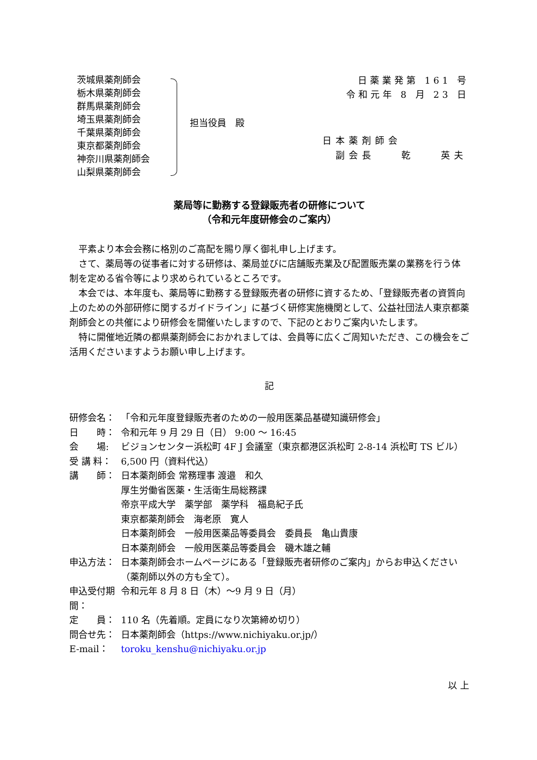茨城県薬剤師会
栃木県薬剤師会
群馬県薬剤師会
埼玉県薬剤師会
千葉県薬剤師会
東京都薬剤師会
神奈川県薬剤師会
山梨県薬剤師会
担当役員　殿
日薬業発第 161 号
令和元年 8 月 23 日
日本薬剤師会
　副会長　　乾　　英夫
薬局等に勤務する登録販売者の研修について
（令和元年度研修会のご案内）
平素より本会会務に格別のご高配を賜り厚く御礼申し上げます。
さて、薬局等の従事者に対する研修は、薬局並びに店舗販売業及び配置販売業の業務を行う体制を定める省令等により求められているところです。
本会では、本年度も、薬局等に勤務する登録販売者の研修に資するため、「登録販売者の資質向上のための外部研修に関するガイドライン」に基づく研修実施機関として、公益社団法人東京都薬剤師会との共催により研修会を開催いたしますので、下記のとおりご案内いたします。
特に開催地近隣の都県薬剤師会におかれましては、会員等に広くご周知いただき、この機会をご活用くださいますようお願い申し上げます。
記
研修会名： 「令和元年度登録販売者のための一般用医薬品基礎知識研修会」
日　　時： 令和元年 9 月 29 日（日） 9:00 ～ 16:45
会　　場: ビジョンセンター浜松町 4F J 会議室（東京都港区浜松町 2-8-14 浜松町 TS ビル）
受 講 料： 6,500 円（資料代込）
講　　師： 日本薬剤師会 常務理事 渡邉　和久
厚生労働省医薬・生活衛生局総務課
帝京平成大学　薬学部　薬学科　福島紀子氏
東京都薬剤師会　海老原　寛人
日本薬剤師会　一般用医薬品等委員会　委員長　亀山貴康
日本薬剤師会　一般用医薬品等委員会　磯木雄之輔
申込方法： 日本薬剤師会ホームページにある「登録販売者研修のご案内」からお申込ください（薬剤師以外の方も全て）。
申込受付期間： 令和元年 8 月 8 日（木）～9 月 9 日（月）
定　　員： 110 名（先着順。定員になり次第締め切り）
問合せ先： 日本薬剤師会（https://www.nichiyaku.or.jp/）
E-mail： toroku_kenshu@nichiyaku.or.jp
以 上